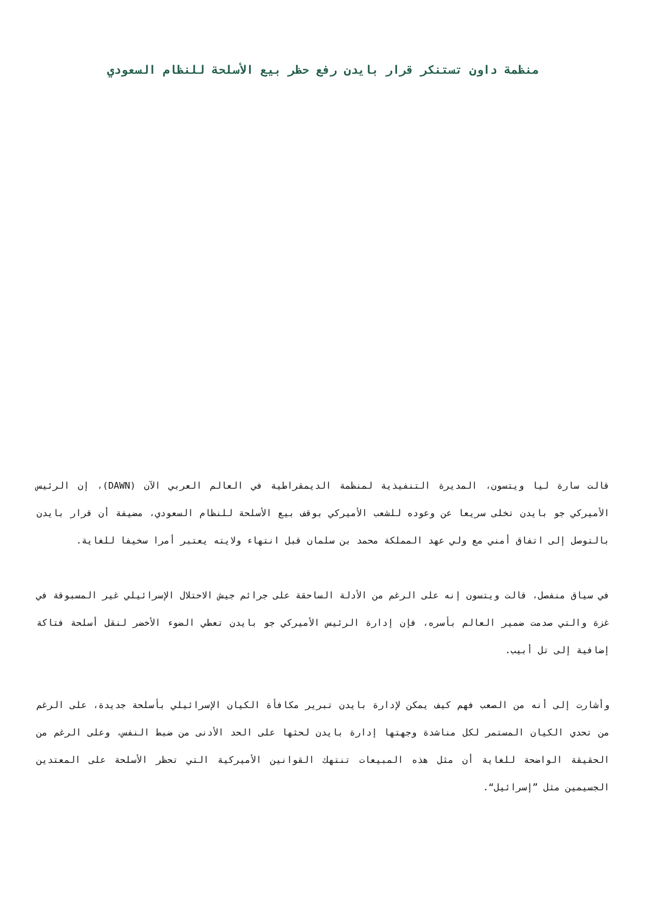منظمة داون تستنكر قرار بايدن رفع حظر بيع الأسلحة للنظام السعودي
قالت سارة ليا ويتسون، المديرة التنفيذية لمنظمة الديمقراطية في العالم العربي الآن (DAWN)، إن الرئيس الأميركي جو بايدن تخلى سريعا عن وعوده للشعب الأميركي بوقف بيع الأسلحة للنظام السعودي، مضيفة أن قرار بايدن بالتوصل إلى اتفاق أمني مع ولي عهد المملكة محمد بن سلمان قبل انتهاء ولايته يعتبر أمرا سخيفا للغاية.
في سياق منفصل، قالت ويتسون إنه على الرغم من الأدلة الساحقة على جرائم جيش الاحتلال الإسرائيلي غير المسبوقة في غزة والتي صدمت ضمير العالم بأسره، فإن إدارة الرئيس الأميركي جو بايدن تعطي الضوء الأخضر لنقل أسلحة فتاكة إضافية إلى تل أبيب.
وأشارت إلى أنه من الصعب فهم كيف يمكن لإدارة بايدن تبرير مكافأة الكيان الإسرائيلي بأسلحة جديدة، على الرغم من تحدي الكيان المستمر لكل مناشدة وجهتها إدارة بايدن لحثها على الحد الأدنى من ضبط النفس، وعلى الرغم من الحقيقة الواضحة للغاية أن مثل هذه المبيعات تنتهك القوانين الأميركية التي تحظر الأسلحة على المعتدين الجسيمين مثل ”إسرائيل“.